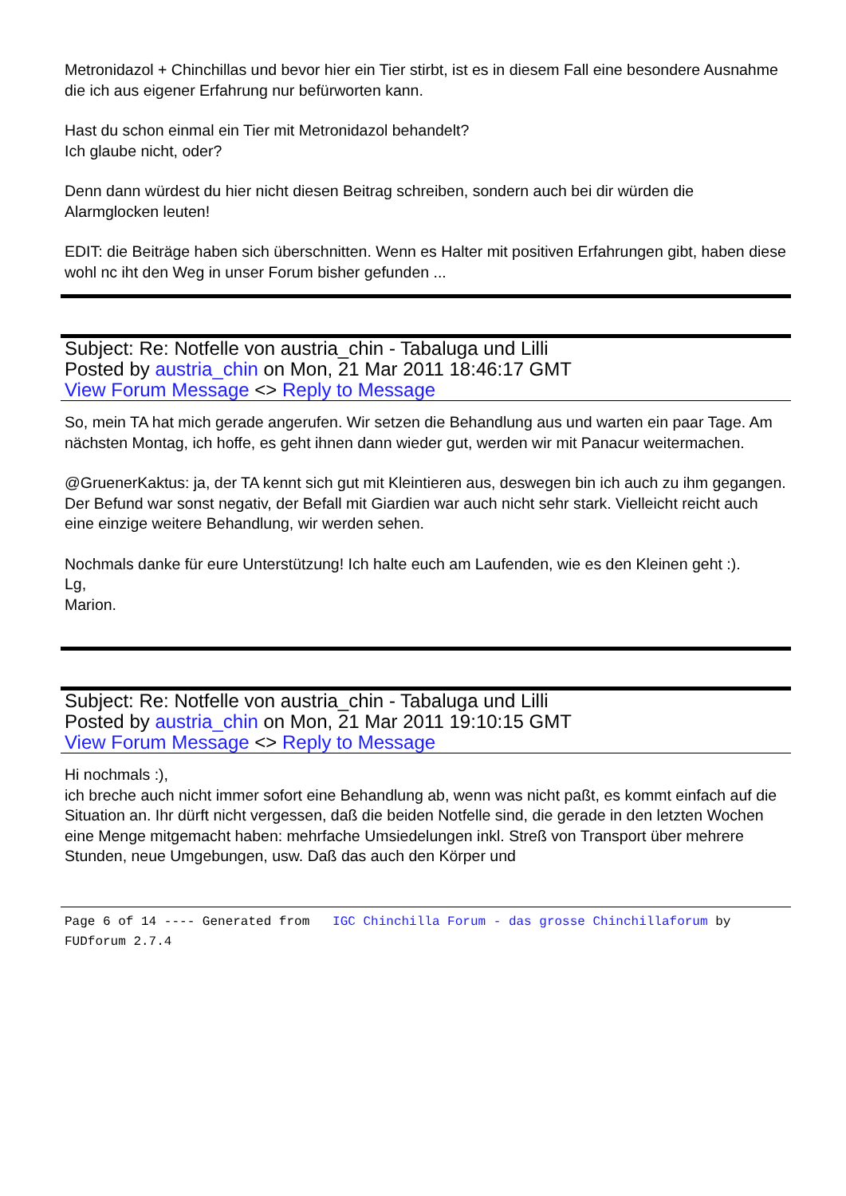Metronidazol + Chinchillas und bevor hier ein Tier stirbt, ist es in diesem Fall eine besondere Ausnahme die ich aus eigener Erfahrung nur befürworten kann.
Hast du schon einmal ein Tier mit Metronidazol behandelt?
Ich glaube nicht, oder?
Denn dann würdest du hier nicht diesen Beitrag schreiben, sondern auch bei dir würden die Alarmglocken leuten!
EDIT: die Beiträge haben sich überschnitten. Wenn es Halter mit positiven Erfahrungen gibt, haben diese wohl nc iht den Weg in unser Forum bisher gefunden ...
Subject: Re: Notfelle von austria_chin - Tabaluga und Lilli
Posted by austria_chin on Mon, 21 Mar 2011 18:46:17 GMT
View Forum Message <> Reply to Message
So, mein TA hat mich gerade angerufen. Wir setzen die Behandlung aus und warten ein paar Tage. Am nächsten Montag, ich hoffe, es geht ihnen dann wieder gut, werden wir mit Panacur weitermachen.
@GruenerKaktus: ja, der TA kennt sich gut mit Kleintieren aus, deswegen bin ich auch zu ihm gegangen. Der Befund war sonst negativ, der Befall mit Giardien war auch nicht sehr stark. Vielleicht reicht auch eine einzige weitere Behandlung, wir werden sehen.
Nochmals danke für eure Unterstützung! Ich halte euch am Laufenden, wie es den Kleinen geht :).
Lg,
Marion.
Subject: Re: Notfelle von austria_chin - Tabaluga und Lilli
Posted by austria_chin on Mon, 21 Mar 2011 19:10:15 GMT
View Forum Message <> Reply to Message
Hi nochmals :),
ich breche auch nicht immer sofort eine Behandlung ab, wenn was nicht paßt, es kommt einfach auf die Situation an. Ihr dürft nicht vergessen, daß die beiden Notfelle sind, die gerade in den letzten Wochen eine Menge mitgemacht haben: mehrfache Umsiedelungen inkl. Streß von Transport über mehrere Stunden, neue Umgebungen, usw. Daß das auch den Körper und
Page 6 of 14 ---- Generated from IGC Chinchilla Forum - das grosse Chinchillaforum by FUDforum 2.7.4